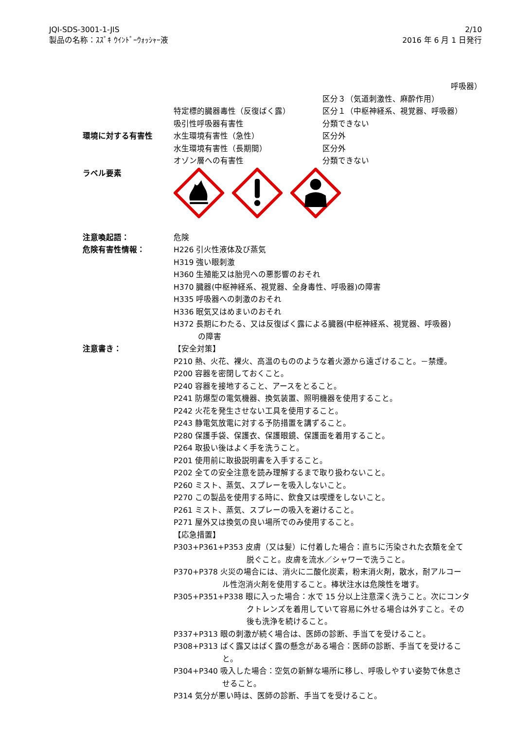JQI-SDS-3001-1-JIS
製品の名称：ｽｽﾞｷ ｳｲﾝﾄﾞｰｳｫｯｼｬｰ液
2/10
2016 年 6 月 1 日発行
呼吸器）
区分３（気道刺激性、麻酔作用）
特定標的臓器毒性（反復ばく露） 区分１（中枢神経系、視覚器、呼吸器）
吸引性呼吸器有害性 分類できない
環境に対する有害性 水生環境有害性（急性） 区分外
水生環境有害性（長期間） 区分外
オゾン層への有害性 分類できない
ラベル要素
注意喚起語： 危険
危険有害性情報： H226 引火性液体及び蒸気
H319 強い眼刺激
H360 生殖能又は胎児への悪影響のおそれ
H370 臓器(中枢神経系、視覚器、全身毒性、呼吸器)の障害
H335 呼吸器への刺激のおそれ
H336 眠気又はめまいのおそれ
H372 長期にわたる、又は反復ばく露による臓器(中枢神経系、視覚器、呼吸器)
の障害
注意書き： 【安全対策】
P210 熱、火花、裸火、高温のもののような着火源から遠ざけること。－禁煙。
P200 容器を密閉しておくこと。
P240 容器を接地すること、アースをとること。
P241 防爆型の電気機器、換気装置、照明機器を使用すること。
P242 火花を発生させない工具を使用すること。
P243 静電気放電に対する予防措置を講ずること。
P280 保護手袋、保護衣、保護眼鏡、保護面を着用すること。
P264 取扱い後はよく手を洗うこと。
P201 使用前に取扱説明書を入手すること。
P202 全ての安全注意を読み理解するまで取り扱わないこと。
P260 ミスト、蒸気、スプレーを吸入しないこと。
P270 この製品を使用する時に、飲食又は喫煙をしないこと。
P261 ミスト、蒸気、スプレーの吸入を避けること。
P271 屋外又は換気の良い場所でのみ使用すること。
【応急措置】
P303+P361+P353 皮膚（又は髪）に付着した場合：直ちに汚染された衣類を全て
脱ぐこと。皮膚を流水／シャワーで洗うこと。
P370+P378 火災の場合には、消火に二酸化炭素，粉末消火剤，散水，耐アルコー
ル性泡消火剤を使用すること。棒状注水は危険性を増す。
P305+P351+P338 眼に入った場合：水で 15 分以上注意深く洗うこと。次にコンタ
クトレンズを着用していて容易に外せる場合は外すこと。その
後も洗浄を続けること。
P337+P313 眼の刺激が続く場合は、医師の診断、手当てを受けること。
P308+P313 ばく露又はばく露の懸念がある場合：医師の診断、手当てを受けるこ
と。
P304+P340 吸入した場合：空気の新鮮な場所に移し、呼吸しやすい姿勢で休息さ
せること。
P314 気分が悪い時は、医師の診断、手当てを受けること。